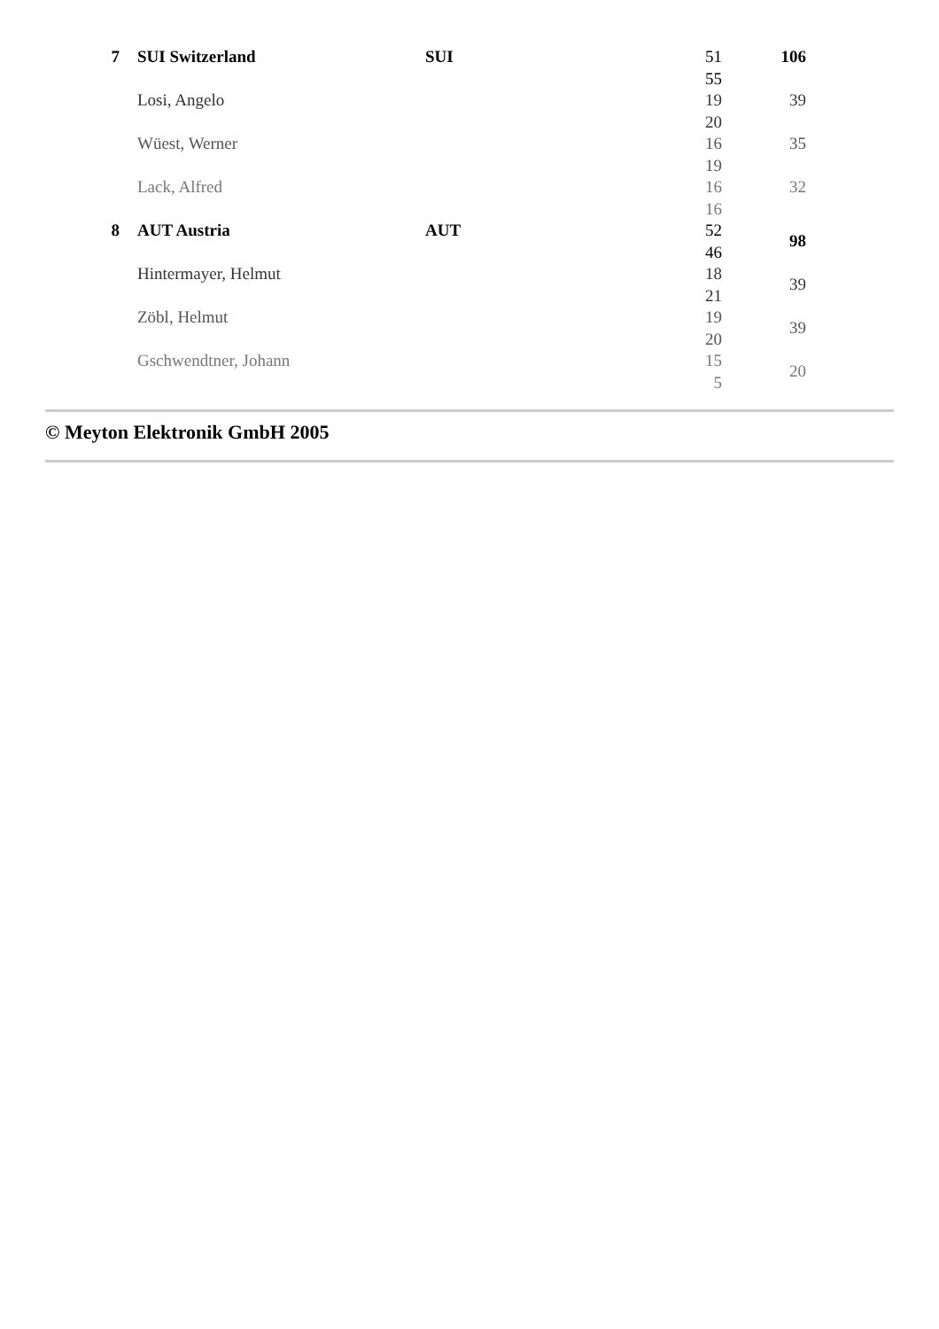| 7 | | SUI Switzerland | SUI | 51 55 | 106 |
| | | Losi, Angelo | | 19 20 | 39 |
| | | Wüest, Werner | | 16 19 | 35 |
| | | Lack, Alfred | | 16 16 | 32 |
| 8 | | AUT Austria | AUT | 52 46 | 98 |
| | | Hintermayer, Helmut | | 18 21 | 39 |
| | | Zöbl, Helmut | | 19 20 | 39 |
| | | Gschwendtner, Johann | | 15 5 | 20 |
© Meyton Elektronik GmbH 2005